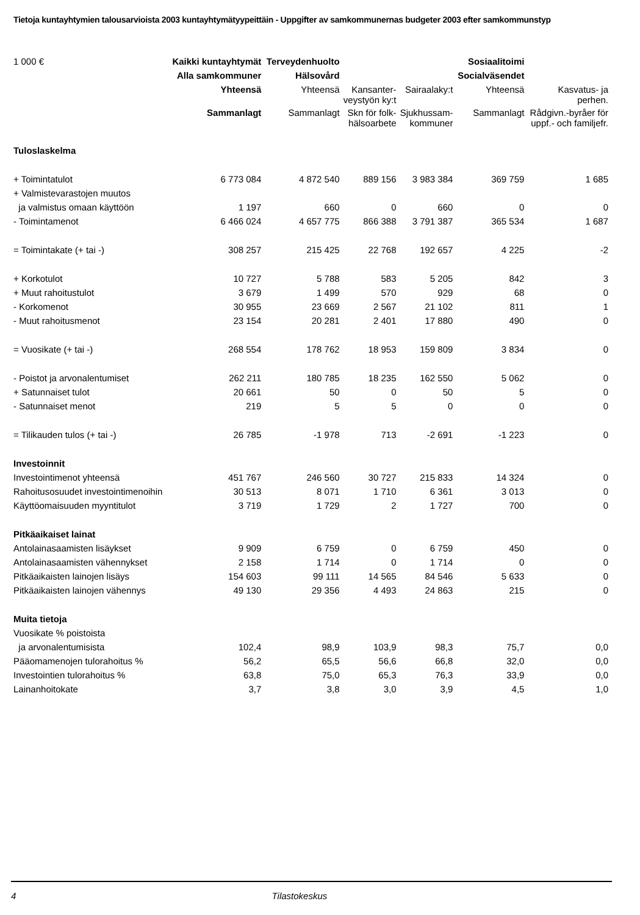Tietoja kuntayhtymien talousarvioista 2003 kuntayhtymätyypeittäin - Uppgifter av samkommunernas budgeter 2003 efter samkommunstyp
| 1 000 € | Kaikki kuntayhtymät | Terveydenhuolto | | | Sosiaalitoimi | |
| | Alla samkommuner | Hälsovård | | | Socialväsendet | |
| | Yhteensä | Yhteensä | Kansanter- veystyön ky:t | Sairaalaky:t | Yhteensä | Kasvatus- ja perhen. |
| | Sammanlagt | Sammanlagt | Skn för folk- hälsoarbete | Sjukhussam- kommuner | Sammanlagt | Rådgivn.-byråer för uppf.- och familjefr. |
| Tuloslaskelma | | | | | | |
| + Toimintatulot | 6 773 084 | 4 872 540 | 889 156 | 3 983 384 | 369 759 | 1 685 |
| + Valmistevarastojen muutos | | | | | | |
| ja valmistus omaan käyttöön | 1 197 | 660 | 0 | 660 | 0 | 0 |
| - Toimintamenot | 6 466 024 | 4 657 775 | 866 388 | 3 791 387 | 365 534 | 1 687 |
| = Toimintakate (+ tai -) | 308 257 | 215 425 | 22 768 | 192 657 | 4 225 | -2 |
| + Korkotulot | 10 727 | 5 788 | 583 | 5 205 | 842 | 3 |
| + Muut rahoitustulot | 3 679 | 1 499 | 570 | 929 | 68 | 0 |
| - Korkomenot | 30 955 | 23 669 | 2 567 | 21 102 | 811 | 1 |
| - Muut rahoitusmenot | 23 154 | 20 281 | 2 401 | 17 880 | 490 | 0 |
| = Vuosikate (+ tai -) | 268 554 | 178 762 | 18 953 | 159 809 | 3 834 | 0 |
| - Poistot ja arvonalentumiset | 262 211 | 180 785 | 18 235 | 162 550 | 5 062 | 0 |
| + Satunnaiset tulot | 20 661 | 50 | 0 | 50 | 5 | 0 |
| - Satunnaiset menot | 219 | 5 | 5 | 0 | 0 | 0 |
| = Tilikauden tulos (+ tai -) | 26 785 | -1 978 | 713 | -2 691 | -1 223 | 0 |
| Investoinnit | | | | | | |
| Investointimenot yhteensä | 451 767 | 246 560 | 30 727 | 215 833 | 14 324 | 0 |
| Rahoitusosuudet investointimenoihin | 30 513 | 8 071 | 1 710 | 6 361 | 3 013 | 0 |
| Käyttöomaisuuden myyntitulot | 3 719 | 1 729 | 2 | 1 727 | 700 | 0 |
| Pitkäaikaiset lainat | | | | | | |
| Antolainasaamisten lisäykset | 9 909 | 6 759 | 0 | 6 759 | 450 | 0 |
| Antolainasaamisten vähennykset | 2 158 | 1 714 | 0 | 1 714 | 0 | 0 |
| Pitkäaikaisten lainojen lisäys | 154 603 | 99 111 | 14 565 | 84 546 | 5 633 | 0 |
| Pitkäaikaisten lainojen vähennys | 49 130 | 29 356 | 4 493 | 24 863 | 215 | 0 |
| Muita tietoja | | | | | | |
| Vuosikate % poistoista | | | | | | |
| ja arvonalentumisista | 102,4 | 98,9 | 103,9 | 98,3 | 75,7 | 0,0 |
| Pääomamenojen tulorahoitus % | 56,2 | 65,5 | 56,6 | 66,8 | 32,0 | 0,0 |
| Investointien tulorahoitus % | 63,8 | 75,0 | 65,3 | 76,3 | 33,9 | 0,0 |
| Lainanhoitokate | 3,7 | 3,8 | 3,0 | 3,9 | 4,5 | 1,0 |
4 Tilastokeskus